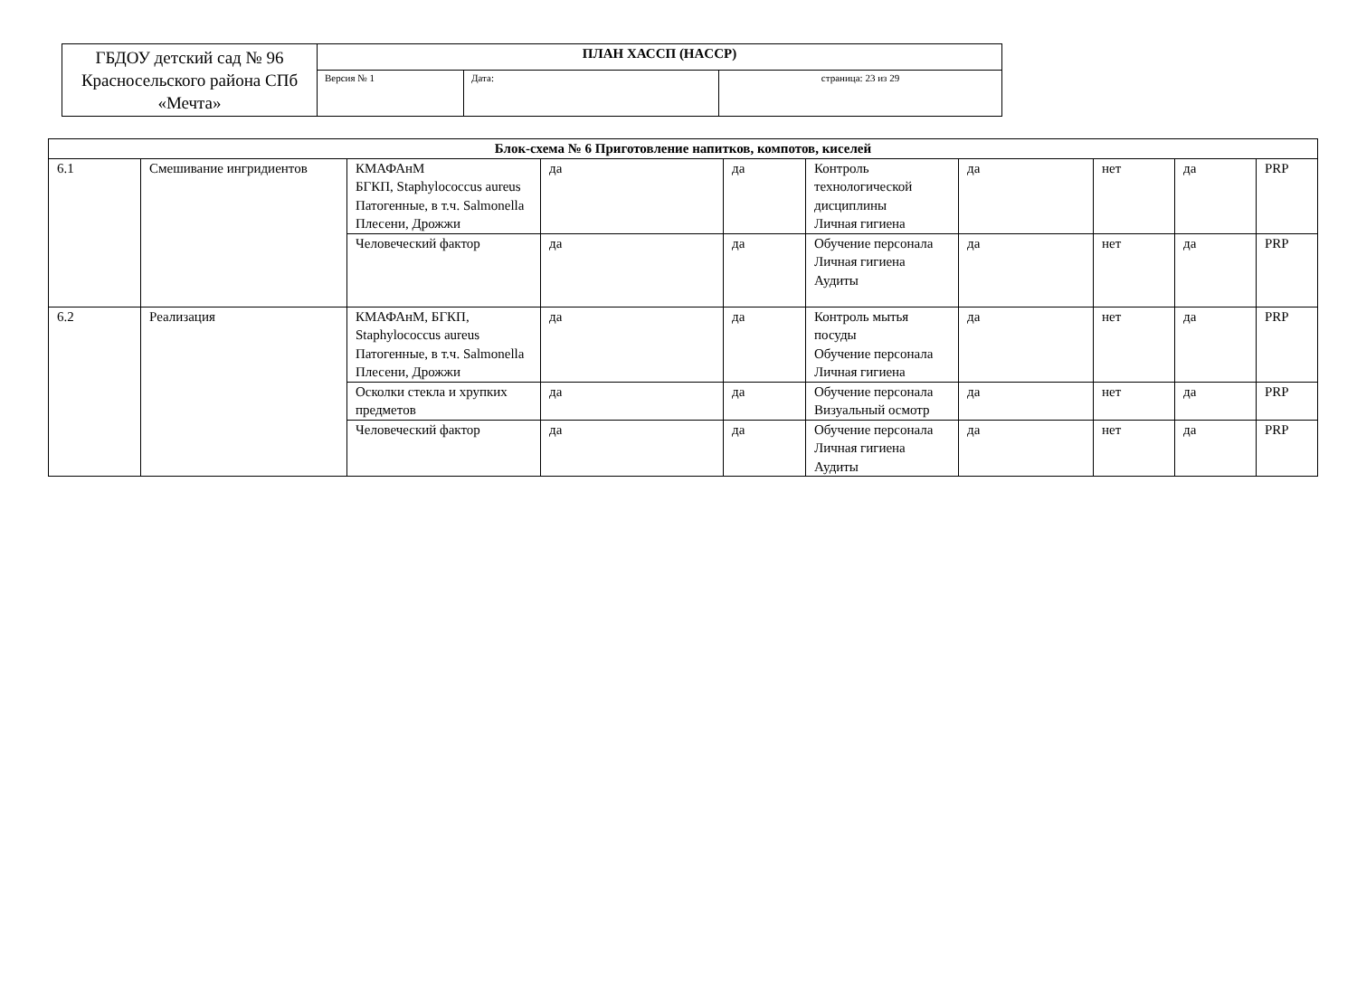| ГБДОУ детский сад № 96 Красносельского района СПб «Мечта» | ПЛАН ХАССП (HACCP) | | |
| | Версия № 1 | Дата: | страница: 23 из 29 |
| Блок-схема № 6 Приготовление напитков, компотов, киселей | | | | | | | | | |
| --- | --- | --- | --- | --- | --- | --- | --- | --- | --- |
| 6.1 | Смешивание ингридиентов | КМАФАнМ БГКП, Staphylococcus aureus Патогенные, в т.ч. Salmonella Плесени, Дрожжи | да | да | Контроль технологической дисциплины Личная гигиена | да | нет | да | PRP |
| | | Человеческий фактор | да | да | Обучение персонала Личная гигиена Аудиты | да | нет | да | PRP |
| 6.2 | Реализация | КМАФАнМ, БГКП, Staphylococcus aureus Патогенные, в т.ч. Salmonella Плесени, Дрожжи | да | да | Контроль мытья посуды Обучение персонала Личная гигиена | да | нет | да | PRP |
| | | Осколки стекла и хрупких предметов | да | да | Обучение персонала Визуальный осмотр | да | нет | да | PRP |
| | | Человеческий фактор | да | да | Обучение персонала Личная гигиена Аудиты | да | нет | да | PRP |